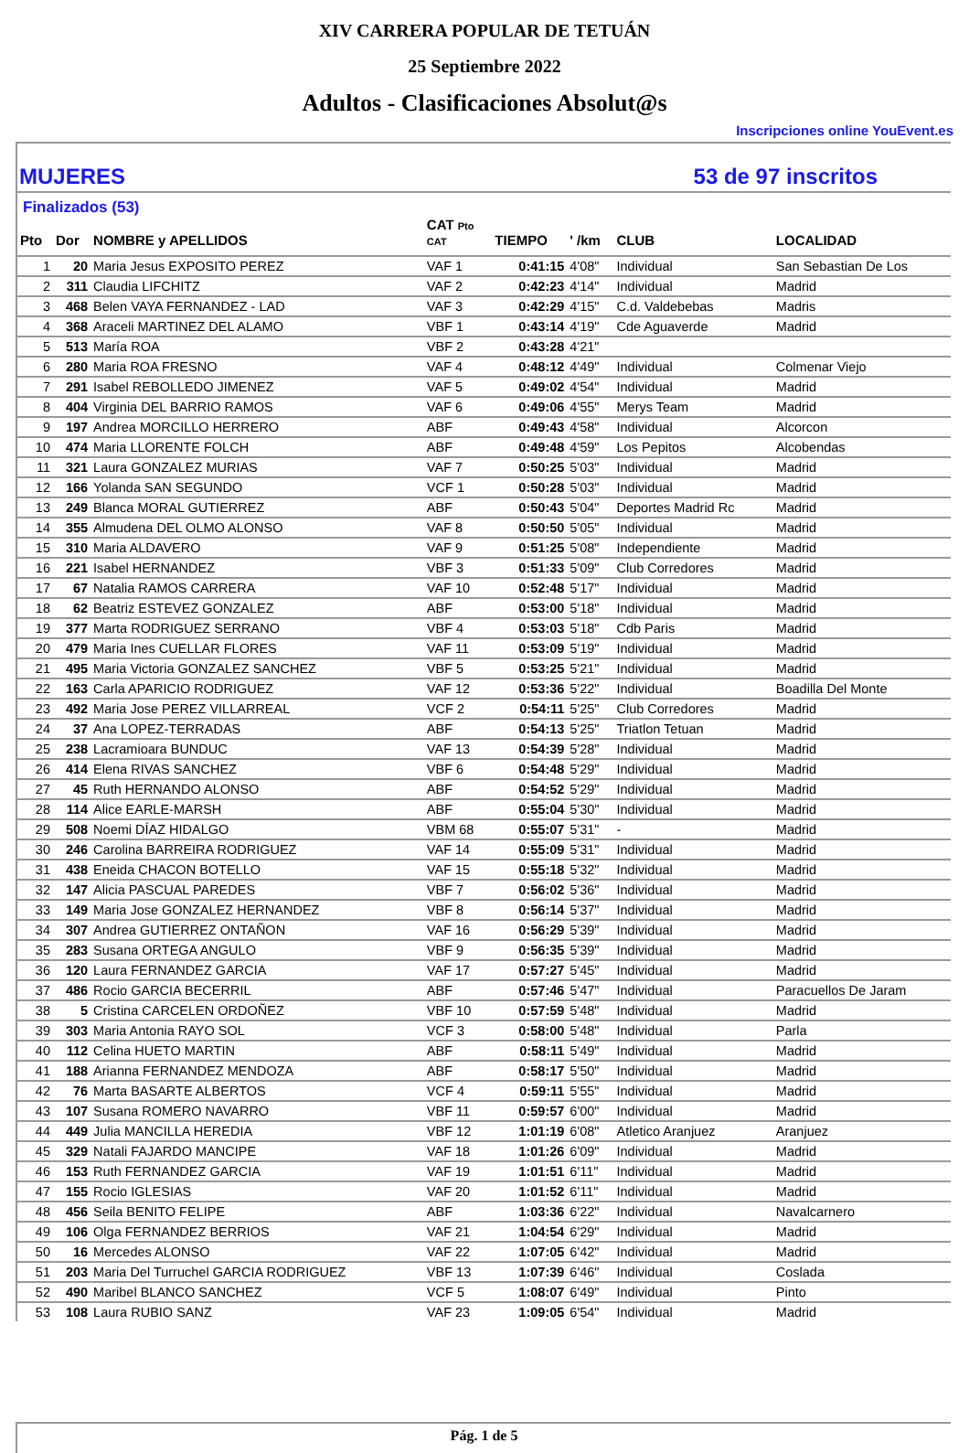XIV CARRERA POPULAR DE TETUÁN
25 Septiembre 2022
Adultos - Clasificaciones Absolut@s
Inscripciones online YouEvent.es
MUJERES 53 de 97 inscritos
Finalizados (53)
| Pto | Dor | NOMBRE y APELLIDOS | CAT Pto CAT | TIEMPO | ' /km | CLUB | LOCALIDAD |
| --- | --- | --- | --- | --- | --- | --- | --- |
| 1 | 20 | Maria Jesus EXPOSITO PEREZ | VAF 1 | 0:41:15 | 4'08" | Individual | San Sebastian De Los |
| 2 | 311 | Claudia LIFCHITZ | VAF 2 | 0:42:23 | 4'14" | Individual | Madrid |
| 3 | 468 | Belen VAYA FERNANDEZ - LAD | VAF 3 | 0:42:29 | 4'15" | C.d. Valdebebas | Madris |
| 4 | 368 | Araceli MARTINEZ DEL ALAMO | VBF 1 | 0:43:14 | 4'19" | Cde Aguaverde | Madrid |
| 5 | 513 | María ROA | VBF 2 | 0:43:28 | 4'21" | | |
| 6 | 280 | Maria ROA FRESNO | VAF 4 | 0:48:12 | 4'49" | Individual | Colmenar Viejo |
| 7 | 291 | Isabel REBOLLEDO JIMENEZ | VAF 5 | 0:49:02 | 4'54" | Individual | Madrid |
| 8 | 404 | Virginia DEL BARRIO RAMOS | VAF 6 | 0:49:06 | 4'55" | Merys Team | Madrid |
| 9 | 197 | Andrea MORCILLO HERRERO | ABF | 0:49:43 | 4'58" | Individual | Alcorcon |
| 10 | 474 | Maria LLORENTE FOLCH | ABF | 0:49:48 | 4'59" | Los Pepitos | Alcobendas |
| 11 | 321 | Laura GONZALEZ MURIAS | VAF 7 | 0:50:25 | 5'03" | Individual | Madrid |
| 12 | 166 | Yolanda SAN SEGUNDO | VCF 1 | 0:50:28 | 5'03" | Individual | Madrid |
| 13 | 249 | Blanca MORAL GUTIERREZ | ABF | 0:50:43 | 5'04" | Deportes Madrid Rc | Madrid |
| 14 | 355 | Almudena DEL OLMO ALONSO | VAF 8 | 0:50:50 | 5'05" | Individual | Madrid |
| 15 | 310 | Maria ALDAVERO | VAF 9 | 0:51:25 | 5'08" | Independiente | Madrid |
| 16 | 221 | Isabel HERNANDEZ | VBF 3 | 0:51:33 | 5'09" | Club Corredores | Madrid |
| 17 | 67 | Natalia RAMOS CARRERA | VAF 10 | 0:52:48 | 5'17" | Individual | Madrid |
| 18 | 62 | Beatriz ESTEVEZ GONZALEZ | ABF | 0:53:00 | 5'18" | Individual | Madrid |
| 19 | 377 | Marta RODRIGUEZ SERRANO | VBF 4 | 0:53:03 | 5'18" | Cdb Paris | Madrid |
| 20 | 479 | Maria Ines CUELLAR FLORES | VAF 11 | 0:53:09 | 5'19" | Individual | Madrid |
| 21 | 495 | Maria Victoria GONZALEZ SANCHEZ | VBF 5 | 0:53:25 | 5'21" | Individual | Madrid |
| 22 | 163 | Carla APARICIO RODRIGUEZ | VAF 12 | 0:53:36 | 5'22" | Individual | Boadilla Del Monte |
| 23 | 492 | Maria Jose PEREZ VILLARREAL | VCF 2 | 0:54:11 | 5'25" | Club Corredores | Madrid |
| 24 | 37 | Ana LOPEZ-TERRADAS | ABF | 0:54:13 | 5'25" | Triatlon Tetuan | Madrid |
| 25 | 238 | Lacramioara BUNDUC | VAF 13 | 0:54:39 | 5'28" | Individual | Madrid |
| 26 | 414 | Elena RIVAS SANCHEZ | VBF 6 | 0:54:48 | 5'29" | Individual | Madrid |
| 27 | 45 | Ruth HERNANDO ALONSO | ABF | 0:54:52 | 5'29" | Individual | Madrid |
| 28 | 114 | Alice EARLE-MARSH | ABF | 0:55:04 | 5'30" | Individual | Madrid |
| 29 | 508 | Noemi DÍAZ HIDALGO | VBM 68 | 0:55:07 | 5'31" | - | Madrid |
| 30 | 246 | Carolina BARREIRA RODRIGUEZ | VAF 14 | 0:55:09 | 5'31" | Individual | Madrid |
| 31 | 438 | Eneida CHACON BOTELLO | VAF 15 | 0:55:18 | 5'32" | Individual | Madrid |
| 32 | 147 | Alicia PASCUAL PAREDES | VBF 7 | 0:56:02 | 5'36" | Individual | Madrid |
| 33 | 149 | Maria Jose GONZALEZ HERNANDEZ | VBF 8 | 0:56:14 | 5'37" | Individual | Madrid |
| 34 | 307 | Andrea GUTIERREZ ONTAÑON | VAF 16 | 0:56:29 | 5'39" | Individual | Madrid |
| 35 | 283 | Susana ORTEGA ANGULO | VBF 9 | 0:56:35 | 5'39" | Individual | Madrid |
| 36 | 120 | Laura FERNANDEZ GARCIA | VAF 17 | 0:57:27 | 5'45" | Individual | Madrid |
| 37 | 486 | Rocio GARCIA BECERRIL | ABF | 0:57:46 | 5'47" | Individual | Paracuellos De Jaram |
| 38 | 5 | Cristina CARCELEN ORDOÑEZ | VBF 10 | 0:57:59 | 5'48" | Individual | Madrid |
| 39 | 303 | Maria Antonia RAYO SOL | VCF 3 | 0:58:00 | 5'48" | Individual | Parla |
| 40 | 112 | Celina HUETO MARTIN | ABF | 0:58:11 | 5'49" | Individual | Madrid |
| 41 | 188 | Arianna FERNANDEZ MENDOZA | ABF | 0:58:17 | 5'50" | Individual | Madrid |
| 42 | 76 | Marta BASARTE ALBERTOS | VCF 4 | 0:59:11 | 5'55" | Individual | Madrid |
| 43 | 107 | Susana ROMERO NAVARRO | VBF 11 | 0:59:57 | 6'00" | Individual | Madrid |
| 44 | 449 | Julia MANCILLA HEREDIA | VBF 12 | 1:01:19 | 6'08" | Atletico Aranjuez | Aranjuez |
| 45 | 329 | Natali FAJARDO MANCIPE | VAF 18 | 1:01:26 | 6'09" | Individual | Madrid |
| 46 | 153 | Ruth FERNANDEZ GARCIA | VAF 19 | 1:01:51 | 6'11" | Individual | Madrid |
| 47 | 155 | Rocio IGLESIAS | VAF 20 | 1:01:52 | 6'11" | Individual | Madrid |
| 48 | 456 | Seila BENITO FELIPE | ABF | 1:03:36 | 6'22" | Individual | Navalcarnero |
| 49 | 106 | Olga FERNANDEZ BERRIOS | VAF 21 | 1:04:54 | 6'29" | Individual | Madrid |
| 50 | 16 | Mercedes ALONSO | VAF 22 | 1:07:05 | 6'42" | Individual | Madrid |
| 51 | 203 | Maria Del Turruchel GARCIA RODRIGUEZ | VBF 13 | 1:07:39 | 6'46" | Individual | Coslada |
| 52 | 490 | Maribel BLANCO SANCHEZ | VCF 5 | 1:08:07 | 6'49" | Individual | Pinto |
| 53 | 108 | Laura RUBIO SANZ | VAF 23 | 1:09:05 | 6'54" | Individual | Madrid |
Pág. 1 de 5